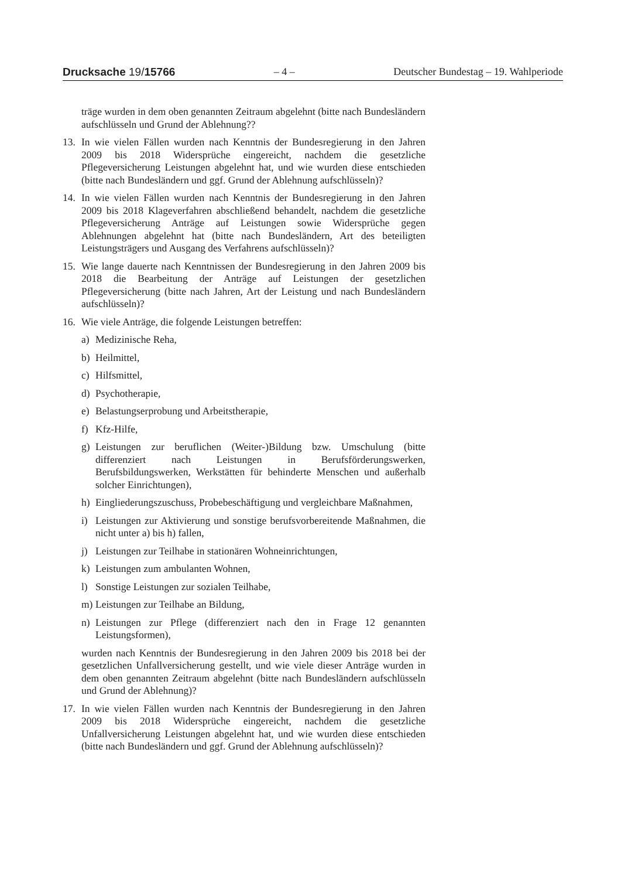Drucksache 19/15766 – 4 – Deutscher Bundestag – 19. Wahlperiode
träge wurden in dem oben genannten Zeitraum abgelehnt (bitte nach Bundesländern aufschlüsseln und Grund der Ablehnung??
13. In wie vielen Fällen wurden nach Kenntnis der Bundesregierung in den Jahren 2009 bis 2018 Widersprüche eingereicht, nachdem die gesetzliche Pflegeversicherung Leistungen abgelehnt hat, und wie wurden diese entschieden (bitte nach Bundesländern und ggf. Grund der Ablehnung aufschlüsseln)?
14. In wie vielen Fällen wurden nach Kenntnis der Bundesregierung in den Jahren 2009 bis 2018 Klageverfahren abschließend behandelt, nachdem die gesetzliche Pflegeversicherung Anträge auf Leistungen sowie Widersprüche gegen Ablehnungen abgelehnt hat (bitte nach Bundesländern, Art des beteiligten Leistungsträgers und Ausgang des Verfahrens aufschlüsseln)?
15. Wie lange dauerte nach Kenntnissen der Bundesregierung in den Jahren 2009 bis 2018 die Bearbeitung der Anträge auf Leistungen der gesetzlichen Pflegeversicherung (bitte nach Jahren, Art der Leistung und nach Bundesländern aufschlüsseln)?
16. Wie viele Anträge, die folgende Leistungen betreffen:
a) Medizinische Reha,
b) Heilmittel,
c) Hilfsmittel,
d) Psychotherapie,
e) Belastungserprobung und Arbeitstherapie,
f) Kfz-Hilfe,
g) Leistungen zur beruflichen (Weiter-)Bildung bzw. Umschulung (bitte differenziert nach Leistungen in Berufsförderungswerken, Berufsbildungswerken, Werkstätten für behinderte Menschen und außerhalb solcher Einrichtungen),
h) Eingliederungszuschuss, Probebeschäftigung und vergleichbare Maßnahmen,
i) Leistungen zur Aktivierung und sonstige berufsvorbereitende Maßnahmen, die nicht unter a) bis h) fallen,
j) Leistungen zur Teilhabe in stationären Wohneinrichtungen,
k) Leistungen zum ambulanten Wohnen,
l) Sonstige Leistungen zur sozialen Teilhabe,
m) Leistungen zur Teilhabe an Bildung,
n) Leistungen zur Pflege (differenziert nach den in Frage 12 genannten Leistungsformen),
wurden nach Kenntnis der Bundesregierung in den Jahren 2009 bis 2018 bei der gesetzlichen Unfallversicherung gestellt, und wie viele dieser Anträge wurden in dem oben genannten Zeitraum abgelehnt (bitte nach Bundesländern aufschlüsseln und Grund der Ablehnung)?
17. In wie vielen Fällen wurden nach Kenntnis der Bundesregierung in den Jahren 2009 bis 2018 Widersprüche eingereicht, nachdem die gesetzliche Unfallversicherung Leistungen abgelehnt hat, und wie wurden diese entschieden (bitte nach Bundesländern und ggf. Grund der Ablehnung aufschlüsseln)?